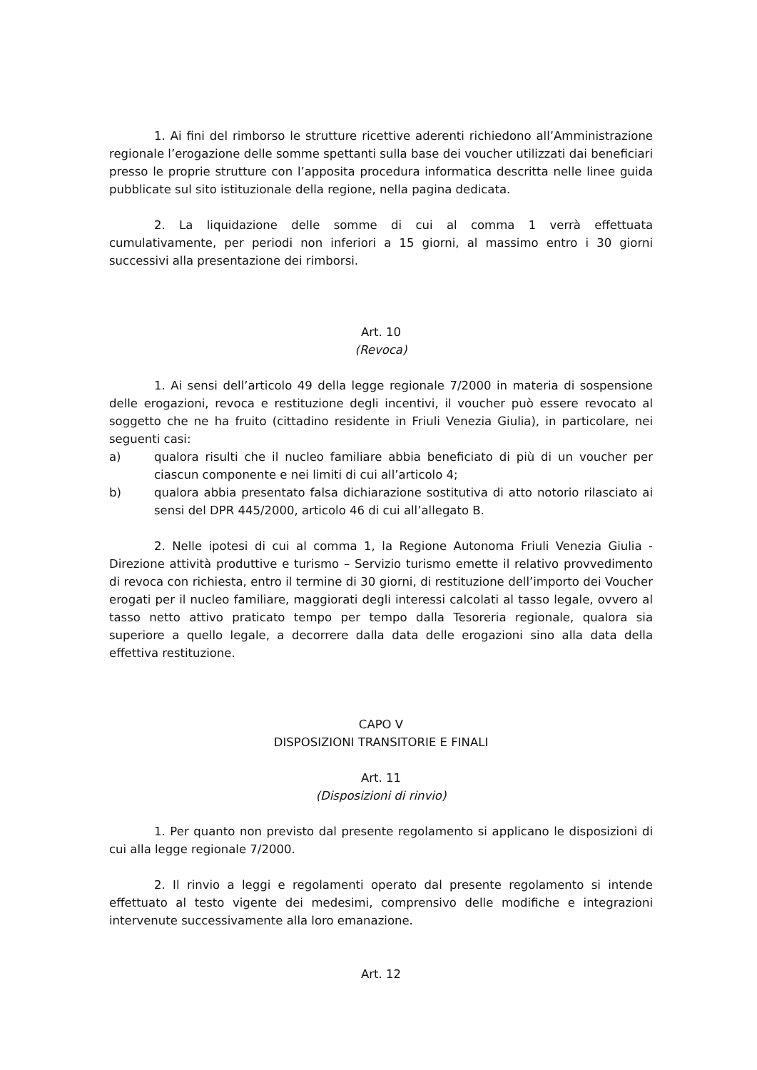1. Ai fini del rimborso le strutture ricettive aderenti richiedono all’Amministrazione regionale l’erogazione delle somme spettanti sulla base dei voucher utilizzati dai beneficiari presso le proprie strutture con l’apposita procedura informatica descritta nelle linee guida pubblicate sul sito istituzionale della regione, nella pagina dedicata.
2. La liquidazione delle somme di cui al comma 1 verrà effettuata cumulativamente, per periodi non inferiori a 15 giorni, al massimo entro i 30 giorni successivi alla presentazione dei rimborsi.
Art. 10
(Revoca)
1. Ai sensi dell’articolo 49 della legge regionale 7/2000 in materia di sospensione delle erogazioni, revoca e restituzione degli incentivi, il voucher può essere revocato al soggetto che ne ha fruito (cittadino residente in Friuli Venezia Giulia), in particolare, nei seguenti casi:
a) qualora risulti che il nucleo familiare abbia beneficiato di più di un voucher per ciascun componente e nei limiti di cui all’articolo 4;
b) qualora abbia presentato falsa dichiarazione sostitutiva di atto notorio rilasciato ai sensi del DPR 445/2000, articolo 46 di cui all’allegato B.
2. Nelle ipotesi di cui al comma 1, la Regione Autonoma Friuli Venezia Giulia - Direzione attività produttive e turismo – Servizio turismo emette il relativo provvedimento di revoca con richiesta, entro il termine di 30 giorni, di restituzione dell’importo dei Voucher erogati per il nucleo familiare, maggiorati degli interessi calcolati al tasso legale, ovvero al tasso netto attivo praticato tempo per tempo dalla Tesoreria regionale, qualora sia superiore a quello legale, a decorrere dalla data delle erogazioni sino alla data della effettiva restituzione.
CAPO V
DISPOSIZIONI TRANSITORIE E FINALI
Art. 11
(Disposizioni di rinvio)
1. Per quanto non previsto dal presente regolamento si applicano le disposizioni di cui alla legge regionale 7/2000.
2. Il rinvio a leggi e regolamenti operato dal presente regolamento si intende effettuato al testo vigente dei medesimi, comprensivo delle modifiche e integrazioni intervenute successivamente alla loro emanazione.
Art. 12